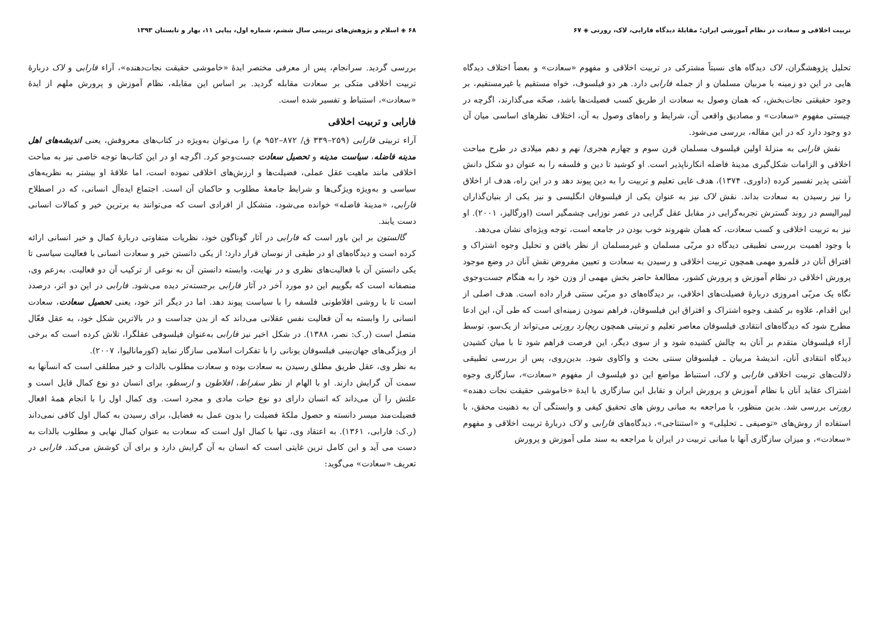تربیت اخلاقی و سعادت در نظام آموزشی ایران؛ مقابلهٔ دیدگاه فارابی، لاک، رورتی ◈ ۶۷
تحلیل پژوهشگران، لاک دیدگاه های نسبتاً مشترکی در تربیت اخلاقی و مفهوم «سعادت» و بعضاً اختلاف دیدگاه هایی در این دو زمینه با مربیان مسلمان و از جمله فارابی دارد. هر دو فیلسوف، خواه مستقیم یا غیرمستقیم، بر وجود حقیقتی نجات‌بخش، که همان وصول به سعادت از طریق کسب فضیلت‌ها باشد، صحّه می‌گذارند، اگرچه در چیستی مفهوم «سعادت» و مصادیق واقعی آن، شرایط و راه‌های وصول به آن، اختلاف نظرهای اساسی میان آن دو وجود دارد که در این مقاله، بررسی می‌شود.
نقش فارابی به منزلهٔ اولین فیلسوف مسلمان قرن سوم و چهارم هجری/ نهم و دهم میلادی در طرح مباحث اخلاقی و الزامات شکل‌گیری مدینهٔ فاضله انکارناپذیر است. او کوشید تا دین و فلسفه را به عنوان دو شکل دانش آشتی پذیر تفسیر کرده (داوری، ۱۳۷۴)، هدف غایی تعلیم و تربیت را به دین پیوند دهد و در این راه، هدف از اخلاق را نیز رسیدن به سعادت بداند. نقش لاک نیز به عنوان یکی از فیلسوفان انگلیسی و نیز یکی از بنیان‌گذاران لیبرالیسم در روند گسترش تجربه‌گرایی در مقابل عقل گرایی در عصر نوزایی چشمگیر است (اوزگالیز، ۲۰۰۱). او نیز به تربیت اخلاقی و کسب سعادت، که همان شهروند خوب بودن در جامعه است، توجه ویژه‌ای نشان می‌دهد.
با وجود اهمیت بررسی تطبیقی دیدگاه دو مربّی مسلمان و غیرمسلمان از نظر یافتن و تحلیل وجوه اشتراک و افتراق آنان در قلمرو مهمی همچون تربیت اخلاقی و رسیدن به سعادت و تعیین مفروض نقش آنان در وضع موجود پرورش اخلاقی در نظام آموزش و پرورش کشور، مطالعهٔ حاضر بخش مهمی از وزن خود را به هنگام جست‌وجوی نگاه یک مربّی امروزی دربارهٔ فضیلت‌های اخلاقی، بر دیدگاه‌های دو مربّی سنتی قرار داده است. هدف اصلی از این اقدام، علاوه بر کشف وجوه اشتراک و افتراق این فیلسوفان، فراهم نمودن زمینه‌ای است که طی آن، این ادعا مطرح شود که دیدگاه‌های انتقادی فیلسوفان معاصر تعلیم و تربیتی همچون ریچارد رورتی می‌تواند از یک‌سو، توسط آراء فیلسوفان متقدم بر آنان به چالش کشیده شود و از سوی دیگر، این فرصت فراهم شود تا با میان کشیدن دیدگاه انتقادی آنان، اندیشهٔ مربیان ـ فیلسوفان سنتی بحث و واکاوی شود. بدین‌روی، پس از بررسی تطبیقی دلالت‌های تربیت اخلاقی فارابی و لاک، استنباط مواضع این دو فیلسوف از مفهوم «سعادت»، سازگاری وجوه اشتراک عقاید آنان با نظام آموزش و پرورش ایران و تقابل این سازگاری با ایدهٔ «خاموشی حقیقت نجات دهنده» رورتی بررسی شد. بدین منظور، با مراجعه به مبانی روش های تحقیق کیفی و وابستگی آن به ذهنیت محقق، با استفاده از روش‌های «توصیفی ـ تحلیلی» و «استنتاجی»، دیدگاه‌های فارابی و لاک دربارهٔ تربیت اخلاقی و مفهوم «سعادت»، و میزان سازگاری آنها با مبانی تربیت در ایران با مراجعه به سند ملی آموزش و پرورش
۶۸ ◈ اسلام و پژوهش‌های تربیتی سال ششم، شماره اول، پیاپی ۱۱، بهار و تابستان ۱۳۹۳
بررسی گردید. سرانجام، پس از معرفی مختصر ایدهٔ «خاموشی حقیقت نجات‌دهنده»، آراء فارابی و لاک دربارهٔ تربیت اخلاقی متکی بر سعادت مقابله گردید. بر اساس این مقابله، نظام آموزش و پرورش ملهم از ایدهٔ «سعادت»، استنباط و تفسیر شده است.
فارابی و تربیت اخلاقی
آراء تربیتی فارابی (۲۵۹–۳۳۹ ق/ ۸۷۲–۹۵۲ م) را می‌توان به‌ویژه در کتاب‌های معروفش، یعنی اندیشه‌های اهل مدینه فاضله، سیاست مدینه و تحصیل سعادت جست‌وجو کرد. اگرچه او در این کتاب‌ها توجه خاصی نیز به مباحث اخلاقی مانند ماهیت عقل عملی، فضیلت‌ها و ارزش‌های اخلاقی نموده است، اما علاقهٔ او بیشتر به نظریه‌های سیاسی و به‌ویژه ویژگی‌ها و شرایط جامعهٔ مطلوب و حاکمان آن است. اجتماع ایده‌آل انسانی، که در اصطلاح فارابی، «مدینهٔ فاضله» خوانده می‌شود، متشکل از افرادی است که می‌توانند به برترین خیر و کمالات انسانی دست یابند.
گالستون بر این باور است که فارابی در آثار گوناگون خود، نظریات متفاوتی دربارهٔ کمال و خیر انسانی ارائه کرده است و دیدگاه‌های او در طیفی از نوسان قرار دارد؛ از یکی دانستن خیر و سعادت انسانی با فعالیت سیاسی تا یکی دانستن آن با فعالیت‌های نظری و در نهایت، وابسته دانستن آن به نوعی از ترکیب آن دو فعالیت. به‌زعم وی، منصفانه است که بگوییم این دو مورد آخر در آثار فارابی برجسته‌تر دیده می‌شود. فارابی در این دو اثر، درصدد است تا با روشی افلاطونی فلسفه را با سیاست پیوند دهد. اما در دیگر اثر خود، یعنی تحصیل سعادت، سعادت انسانی را وابسته به آن فعالیت نفس عقلانی می‌داند که از بدن جداست و در بالاترین شکل خود، به عقل فعّال متصل است (ر.ک: نصر، ۱۳۸۸). در شکل اخیر نیز فارابی به‌عنوان فیلسوفی عقلگرا، تلاش کرده است که برخی از ویژگی‌های جهان‌بینی فیلسوفان یونانی را با تفکرات اسلامی سازگار نماید (کورمانالیوا، ۲۰۰۷).
به نظر وی، عقل طریق مطلق رسیدن به سعادت بوده و سعادت مطلوب بالذات و خیر مطلقی است که انسآنها به سمت آن گرایش دارند. او با الهام از نظر سقراط، افلاطون و ارسطو، برای انسان دو نوع کمال قایل است و علتش را آن می‌داند که انسان دارای دو نوع حیات مادی و مجرد است. وی کمال اول را با انجام همهٔ افعال فضیلت‌مند میسر دانسته و حصول ملکهٔ فضیلت را بدون عمل به فضایل، برای رسیدن به کمال اول کافی نمی‌داند (ر.ک: فارابی، ۱۳۶۱). به اعتقاد وی، تنها با کمال اول است که سعادت به عنوان کمال نهایی و مطلوب بالذات به دست می آید و این کامل ترین غایتی است که انسان به آن گرایش دارد و برای آن کوشش می‌کند. فارابی در تعریف «سعادت» می‌گوید: